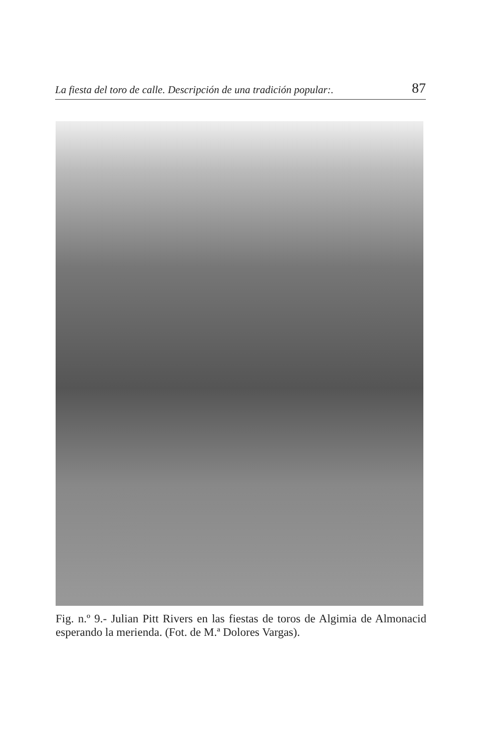La fiesta del toro de calle. Descripción de una tradición popular:. 87
Fig. n.º 9.- Julian Pitt Rivers en las fiestas de toros de Algimia de Almonacid esperando la merienda. (Fot. de M.ª Dolores Vargas).